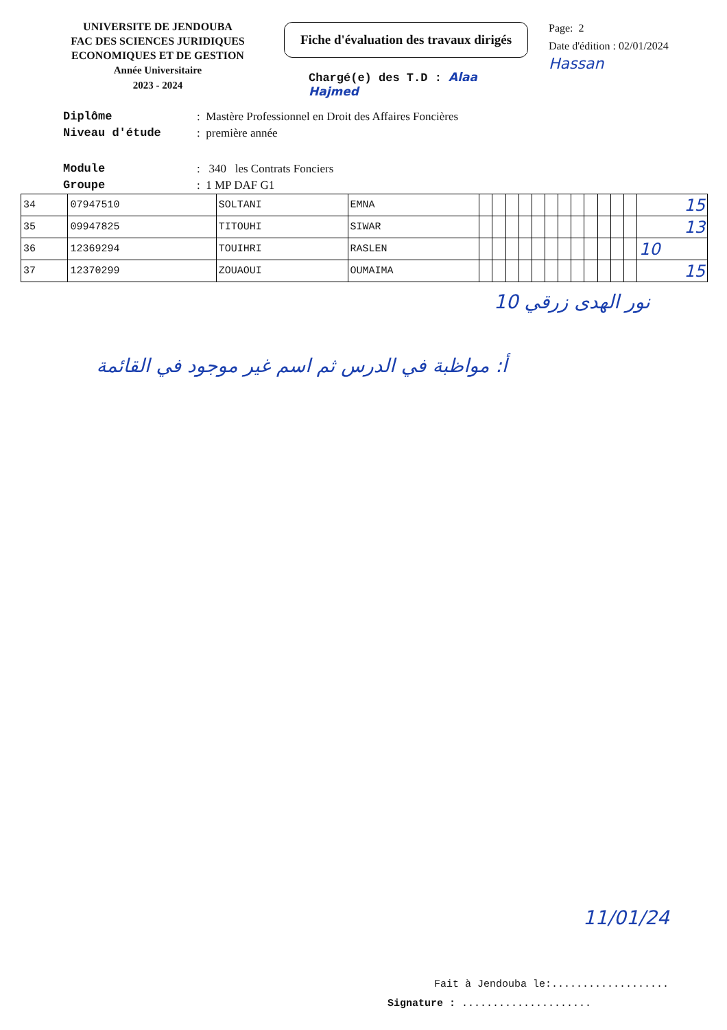UNIVERSITE DE JENDOUBA
FAC DES SCIENCES JURIDIQUES
ECONOMIQUES ET DE GESTION
Année Universitaire
2023 - 2024
Fiche d'évaluation des travaux dirigés
Chargé(e) des T.D : Alaa Hajmed
Page: 2
Date d'édition : 02/01/2024
Hassan
Diplôme: Mastère Professionnel en Droit des Affaires Foncières
Niveau d'étude: première année
Module: 340 les Contrats Fonciers
Groupe: 1 MP DAF G1
| 34 | 07947510 | SOLTANI | EMNA | | | | | | | | | | | | | 15 |
| 35 | 09947825 | TITOUHI | SIWAR | | | | | | | | | | | | | 13 |
| 36 | 12369294 | TOUIHRI | RASLEN | | | | | | | | | | | | | 10 |
| 37 | 12370299 | ZOUAOUI | OUMAIMA | | | | | | | | | | | | | 15 |
نور الهدى زرقي 10
أ: مواظبة في الدرس ثم اسم غير موجود في القائمة
11/01/24
Fait à Jendouba le:...................
Signature : .....................